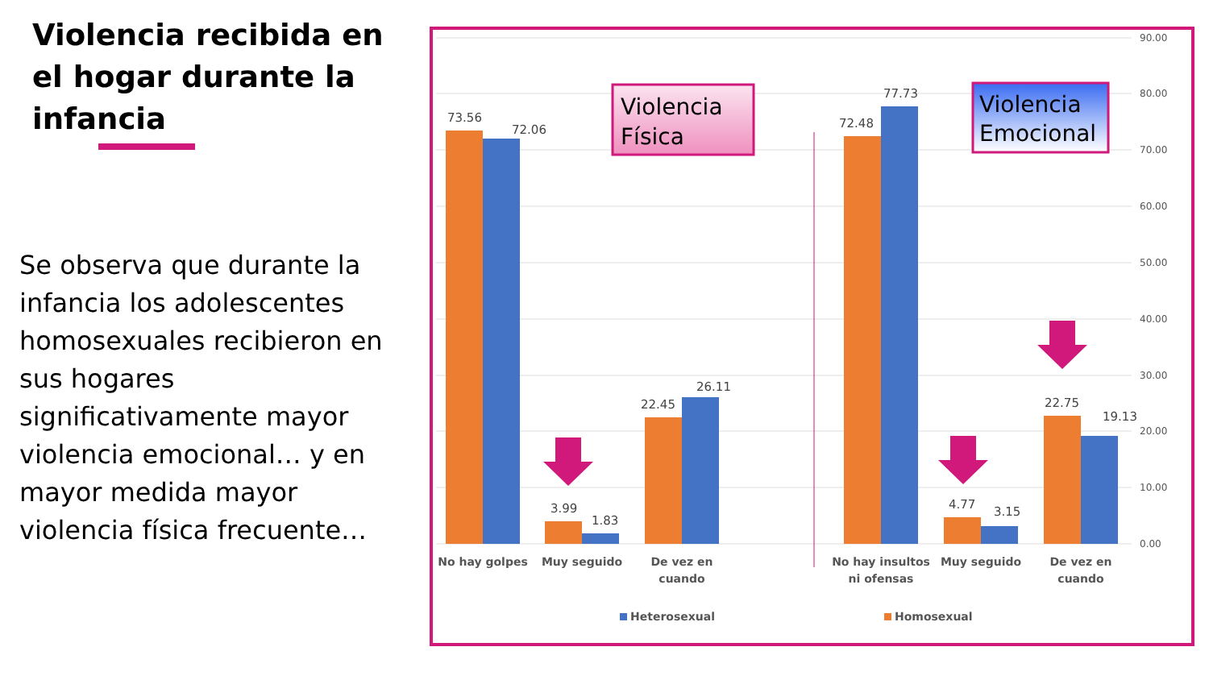Violencia recibida en el hogar durante la infancia
Se observa que durante la infancia los adolescentes homosexuales recibieron en sus hogares significativamente mayor violencia emocional… y en mayor medida mayor violencia física frecuente…
90.00
80.00
70.00
60.00
50.00
40.00
30.00
20.00
10.00
0.00
73.56
72.06
3.99
1.83
22.45
26.11
72.48
77.73
4.77
3.15
22.75
19.13
No hay golpes
Muy seguido
De vez en
cuando
No hay insultos
ni ofensas
Muy seguido
De vez en
cuando
Heterosexual
Homosexual
Violencia
Física
Violencia
Emocional